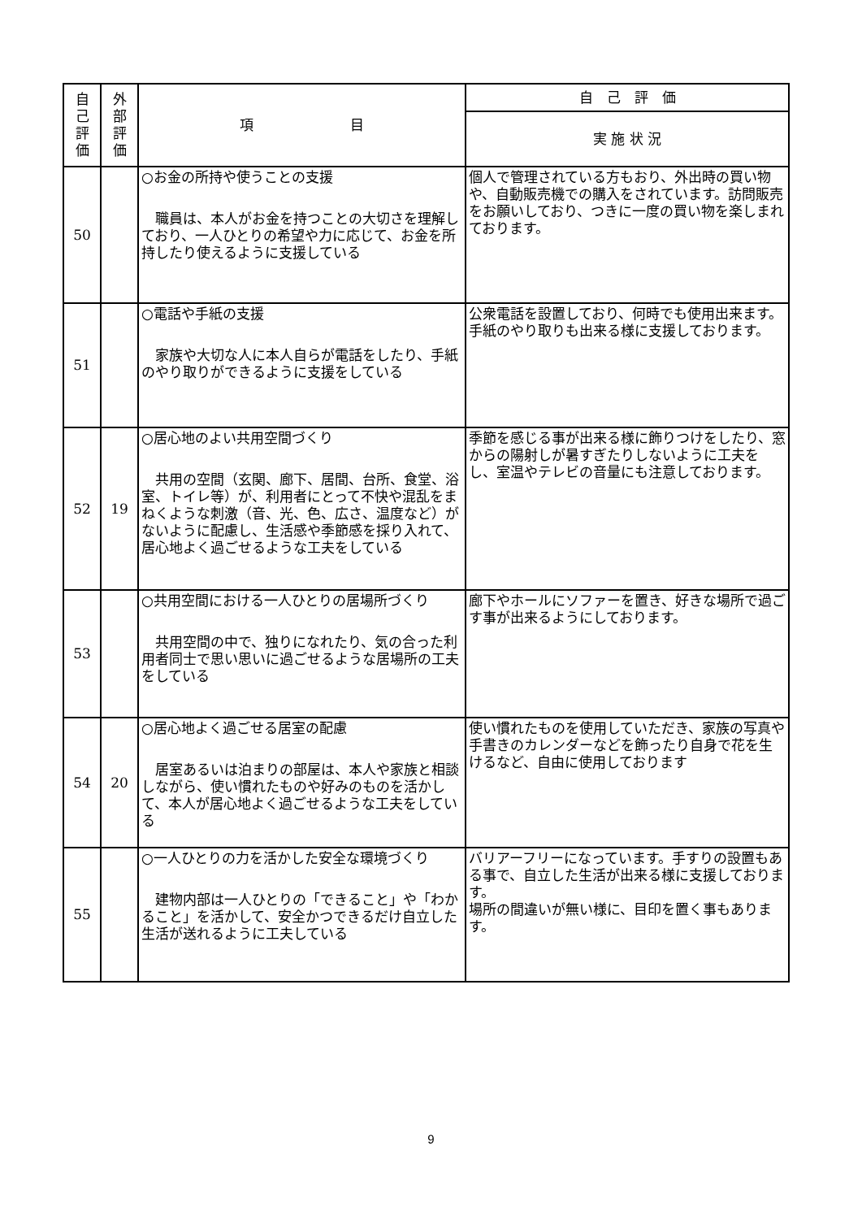| 自 己 評 価 | 外 部 評 価 | 項 目 | 自 己 評 価 |
| --- | --- | --- | --- |
| | | | 実 施 状 況 |
| 50 | | ○お金の所持や使うことの支援 職員は、本人がお金を持つことの大切さを理解しており、一人ひとりの希望や力に応じて、お金を所持したり使えるように支援している | 個人で管理されている方もおり、外出時の買い物や、自動販売機での購入をされています。訪問販売をお願いしており、つきに一度の買い物を楽しまれております。 |
| 51 | | ○電話や手紙の支援 家族や大切な人に本人自らが電話をしたり、手紙のやり取りができるように支援をしている | 公衆電話を設置しており、何時でも使用出来ます。 手紙のやり取りも出来る様に支援しております。 |
| 52 | 19 | ○居心地のよい共用空間づくり 共用の空間（玄関、廊下、居間、台所、食堂、浴室、トイレ等）が、利用者にとって不快や混乱をまねくような刺激（音、光、色、広さ、温度など）がないように配慮し、生活感や季節感を採り入れて、居心地よく過ごせるような工夫をしている | 季節を感じる事が出来る様に飾りつけをしたり、窓からの陽射しが暑すぎたりしないように工夫をし、室温やテレビの音量にも注意しております。 |
| 53 | | ○共用空間における一人ひとりの居場所づくり 共用空間の中で、独りになれたり、気の合った利用者同士で思い思いに過ごせるような居場所の工夫をしている | 廊下やホールにソファーを置き、好きな場所で過ごす事が出来るようにしております。 |
| 54 | 20 | ○居心地よく過ごせる居室の配慮 居室あるいは泊まりの部屋は、本人や家族と相談しながら、使い慣れたものや好みのものを活かして、本人が居心地よく過ごせるような工夫をしている | 使い慣れたものを使用していただき、家族の写真や手書きのカレンダーなどを飾ったり自身で花を生けるなど、自由に使用しております |
| 55 | | ○一人ひとりの力を活かした安全な環境づくり 建物内部は一人ひとりの「できること」や「わかること」を活かして、安全かつできるだけ自立した生活が送れるように工夫している | バリアーフリーになっています。手すりの設置もある事で、自立した生活が出来る様に支援しております。 場所の間違いが無い様に、目印を置く事もあります。 |
9